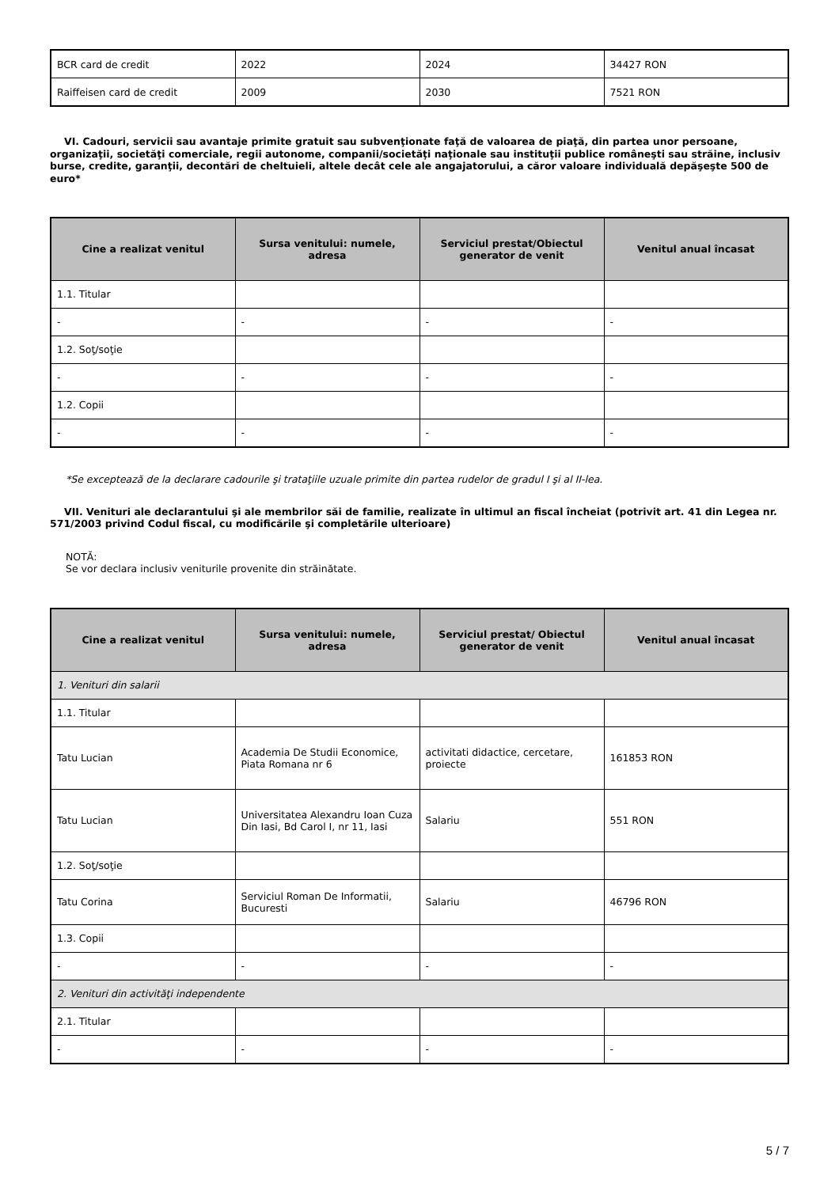| BCR card de credit | 2022 | 2024 | 34427 RON |
| Raiffeisen card de credit | 2009 | 2030 | 7521 RON |
VI. Cadouri, servicii sau avantaje primite gratuit sau subvenţionate faţă de valoarea de piaţă, din partea unor persoane, organizaţii, societăţi comerciale, regii autonome, companii/societăţi naţionale sau instituţii publice româneşti sau străine, inclusiv burse, credite, garanţii, decontări de cheltuieli, altele decât cele ale angajatorului, a căror valoare individuală depăşeşte 500 de euro*
| Cine a realizat venitul | Sursa venitului: numele, adresa | Serviciul prestat/Obiectul generator de venit | Venitul anual încasat |
| --- | --- | --- | --- |
| 1.1. Titular | | | |
| - | - | - | - |
| 1.2. Soţ/soţie | | | |
| - | - | - | - |
| 1.2. Copii | | | |
| - | - | - | - |
*Se exceptează de la declarare cadourile şi trataţiile uzuale primite din partea rudelor de gradul I şi al II-lea.
VII. Venituri ale declarantului şi ale membrilor săi de familie, realizate în ultimul an fiscal încheiat (potrivit art. 41 din Legea nr. 571/2003 privind Codul fiscal, cu modificările şi completările ulterioare)
NOTĂ:
Se vor declara inclusiv veniturile provenite din străinătate.
| Cine a realizat venitul | Sursa venitului: numele, adresa | Serviciul prestat/ Obiectul generator de venit | Venitul anual încasat |
| --- | --- | --- | --- |
| 1. Venituri din salarii | | | |
| 1.1. Titular | | | |
| Tatu Lucian | Academia De Studii Economice, Piata Romana nr 6 | activitati didactice, cercetare, proiecte | 161853 RON |
| Tatu Lucian | Universitatea Alexandru Ioan Cuza Din Iasi, Bd Carol I, nr 11, Iasi | Salariu | 551 RON |
| 1.2. Soţ/soţie | | | |
| Tatu Corina | Serviciul Roman De Informatii, Bucuresti | Salariu | 46796 RON |
| 1.3. Copii | | | |
| - | - | - | - |
| 2. Venituri din activităţi independente | | | |
| 2.1. Titular | | | |
| - | - | - | - |
5 / 7